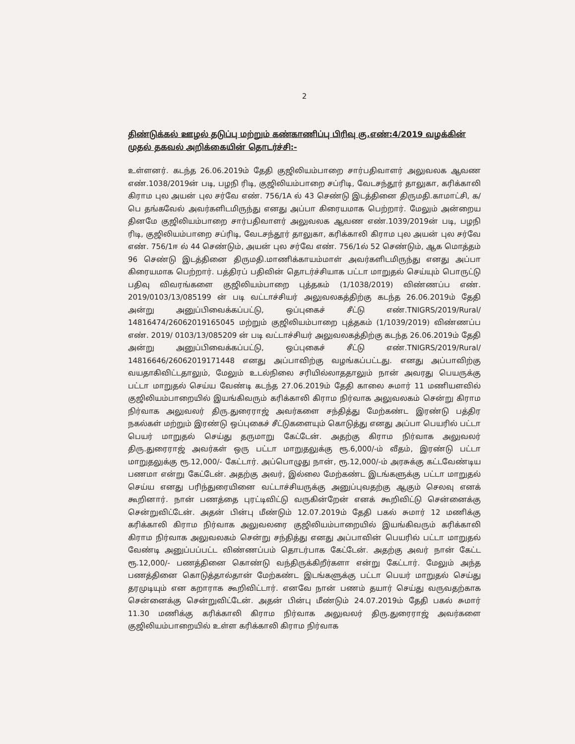2
திண்டுக்கல் ஊழல் தடுப்பு மற்றும் கண்காணிப்பு பிரிவு கு.எண்:4/2019 வழக்கின் முதல் தகவல் அறிக்கையின் தொடர்ச்சி:-
உள்ளனர். கடந்த 26.06.2019ம் தேதி குஜிலியம்பாறை சார்பதிவாளர் அலுவலக ஆவண எண்.1038/2019ன் படி, பழநி ரிடி, குஜிலியம்பாறை சப்ரிடி, வேடசந்தூர் தாலுகா, கரிக்காலி கிராம புல அயன் புல சர்வே எண். 756/1A ல் 43 செண்டு இடத்தினை திருமதி.காமாட்சி, க/பெ தங்கவேல் அவர்களிடமிருந்து எனது அப்பா கிரையமாக பெற்றார். மேலும் அன்றைய தினமே குஜிலியம்பாறை சார்பதிவாளர் அலுவலக ஆவண எண்.1039/2019ன் படி, பழநி ரிடி, குஜிலியம்பாறை சப்ரிடி, வேடசந்தூர் தாலுகா, கரிக்காலி கிராம புல அயன் புல சர்வே எண். 756/1ஈ ல் 44 செண்டும், அயன் புல சர்வே எண். 756/1ல் 52 செண்டும், ஆக மொத்தம் 96 செண்டு இடத்தினை திருமதி.மாணிக்காயம்மாள் அவர்களிடமிருந்து எனது அப்பா கிரையமாக பெற்றார். பத்திரப் பதிவின் தொடர்ச்சியாக பட்டா மாறுதல் செய்யும் பொருட்டு பதிவு விவரங்களை குஜிலியம்பாறை புத்தகம் (1/1038/2019) விண்ணப்ப எண். 2019/0103/13/085199 ன் படி வட்டாச்சியர் அலுவலகத்திற்கு கடந்த 26.06.2019ம் தேதி அன்று அனுப்பிவைக்கப்பட்டு, ஒப்புகைச் சீட்டு எண்.TNIGRS/2019/Rural/ 14816474/26062019165045 மற்றும் குஜிலியம்பாறை புத்தகம் (1/1039/2019) விண்ணப்ப எண். 2019/ 0103/13/085209 ன் படி வட்டாச்சியர் அலுவலகத்திற்கு கடந்த 26.06.2019ம் தேதி அன்று அனுப்பிவைக்கப்பட்டு, ஒப்புகைச் சீட்டு எண்.TNIGRS/2019/Rural/ 14816646/26062019171448 எனது அப்பாவிற்கு வழங்கப்பட்டது. எனது அப்பாவிற்கு வயதாகிவிட்டதாலும், மேலும் உடல்நிலை சரியில்லாததாலும் நான் அவரது பெயருக்கு பட்டா மாறுதல் செய்ய வேண்டி கடந்த 27.06.2019ம் தேதி காலை சுமார் 11 மணியளவில் குஜிலியம்பாறையில் இயங்கிவரும் கரிக்காலி கிராம நிர்வாக அலுவலகம் சென்று கிராம நிர்வாக அலுவலர் திரு.துரைராஜ் அவர்களை சந்தித்து மேற்கண்ட இரண்டு பத்திர நகல்கள் மற்றும் இரண்டு ஒப்புகைச் சீட்டுகளையும் கொடுத்து எனது அப்பா பெயரில் பட்டா பெயர் மாறுதல் செய்து தருமாறு கேட்டேன். அதற்கு கிராம நிர்வாக அலுவலர் திரு.துரைராஜ் அவர்கள் ஒரு பட்டா மாறுதலுக்கு ரூ.6,000/-ம் வீதம், இரண்டு பட்டா மாறுதலுக்கு ரூ.12,000/- கேட்டார். அப்பொழுது நான், ரூ.12,000/-ம் அரசுக்கு கட்டவேண்டிய பணமா என்று கேட்டேன். அதற்கு அவர், இல்லை மேற்கண்ட இடங்களுக்கு பட்டா மாறுதல் செய்ய எனது பரிந்துரையினை வட்டாச்சியருக்கு அனுப்புவதற்கு ஆகும் செலவு எனக் கூறினார். நான் பணத்தை புரட்டிவிட்டு வருகின்றேன் எனக் கூறிவிட்டு சென்னைக்கு சென்றுவிட்டேன். அதன் பின்பு மீண்டும் 12.07.2019ம் தேதி பகல் சுமார் 12 மணிக்கு கரிக்காலி கிராம நிர்வாக அலுவலரை குஜிலியம்பாறையில் இயங்கிவரும் கரிக்காலி கிராம நிர்வாக அலுவலகம் சென்று சந்தித்து எனது அப்பாவின் பெயரில் பட்டா மாறுதல் வேண்டி அனுப்பப்பட்ட விண்ணப்பம் தொடர்பாக கேட்டேன். அதற்கு அவர் நான் கேட்ட ரூ.12,000/- பணத்தினை கொண்டு வந்திருக்கிறீர்களா என்று கேட்டார். மேலும் அந்த பணத்தினை கொடுத்தால்தான் மேற்கண்ட இடங்களுக்கு பட்டா பெயர் மாறுதல் செய்து தரமுடியும் என கறாராக கூறிவிட்டார். எனவே நான் பணம் தயார் செய்து வருவதற்காக சென்னைக்கு சென்றுவிட்டேன். அதன் பின்பு மீண்டும் 24.07.2019ம் தேதி பகல் சுமார் 11.30 மணிக்கு கரிக்காலி கிராம நிர்வாக அலுவலர் திரு.துரைராஜ் அவர்களை குஜிலியம்பாறையில் உள்ள கரிக்காலி கிராம நிர்வாக